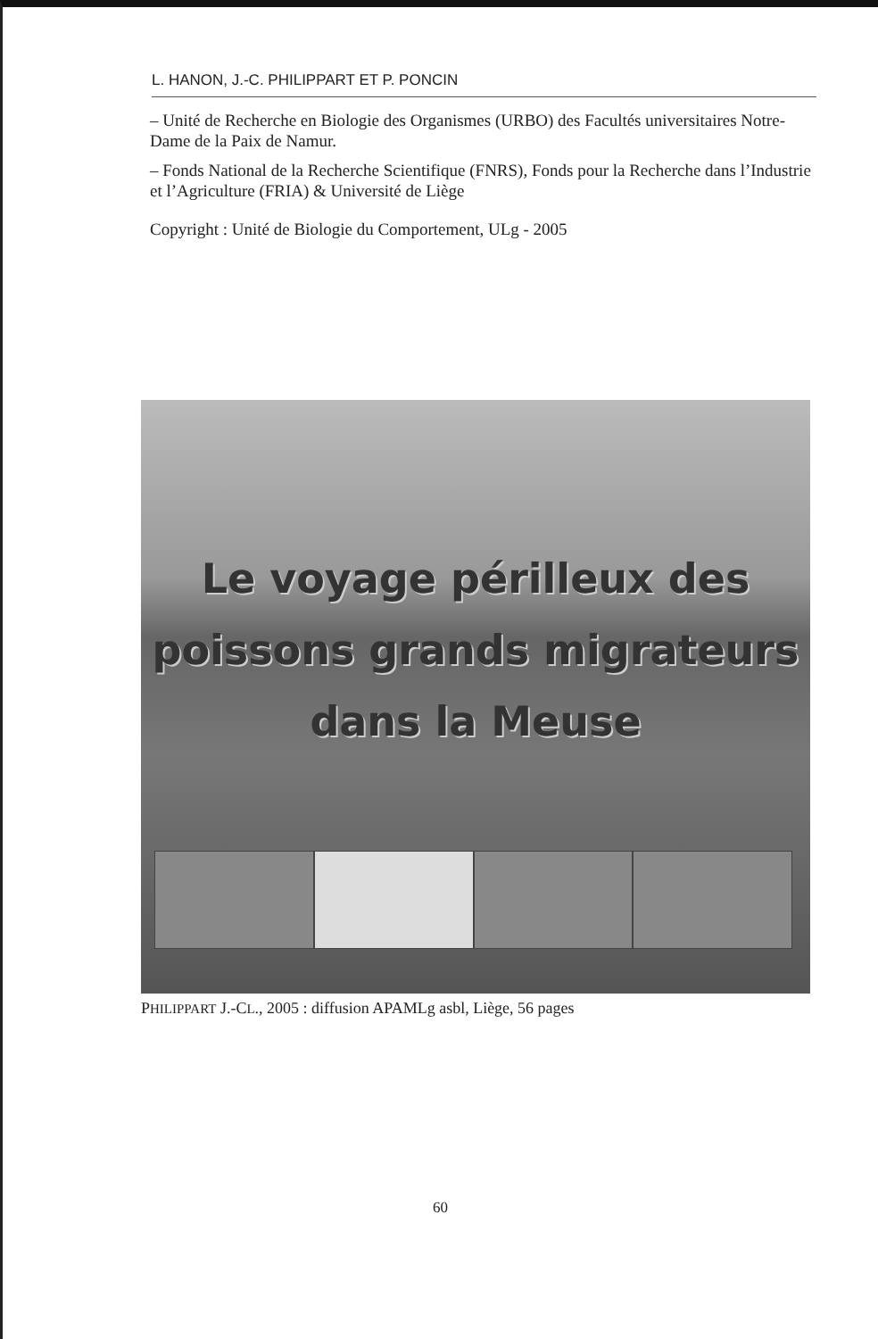L. HANON, J.-C. PHILIPPART ET P. PONCIN
– Unité de Recherche en Biologie des Organismes (URBO) des Facultés universitaires Notre-Dame de la Paix de Namur.
– Fonds National de la Recherche Scientifique (FNRS), Fonds pour la Recherche dans l’Industrie et l’Agriculture (FRIA) & Université de Liège
Copyright : Unité de Biologie du Comportement, ULg - 2005
Le voyage périlleux des
poissons grands migrateurs
dans la Meuse
PHILIPPART J.-CL., 2005 : diffusion APAMLg asbl, Liège, 56 pages
60